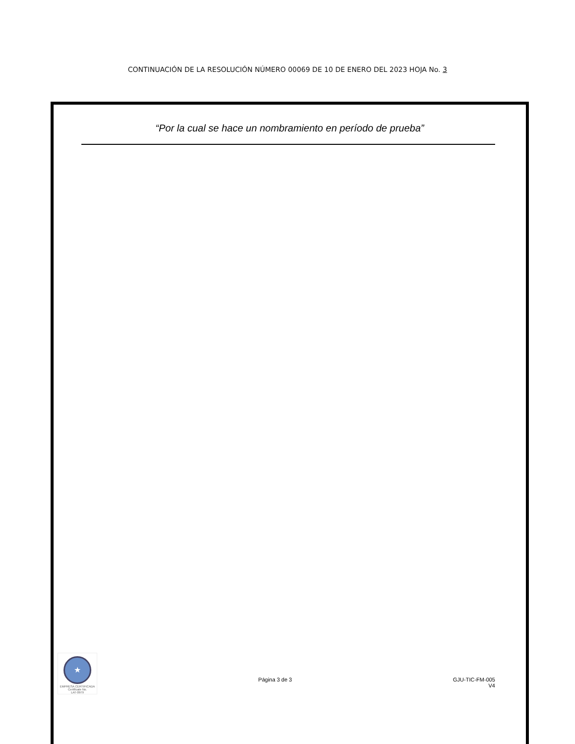CONTINUACIÓN DE LA RESOLUCIÓN NÚMERO 00069 DE 10 DE ENERO DEL 2023 HOJA No. 3
“Por la cual se hace un nombramiento en período de prueba”
★
EMPRESA CERTIFICADA
Certificate No.
LAT-0979
Página 3 de 3 GJU-TIC-FM-005
V4